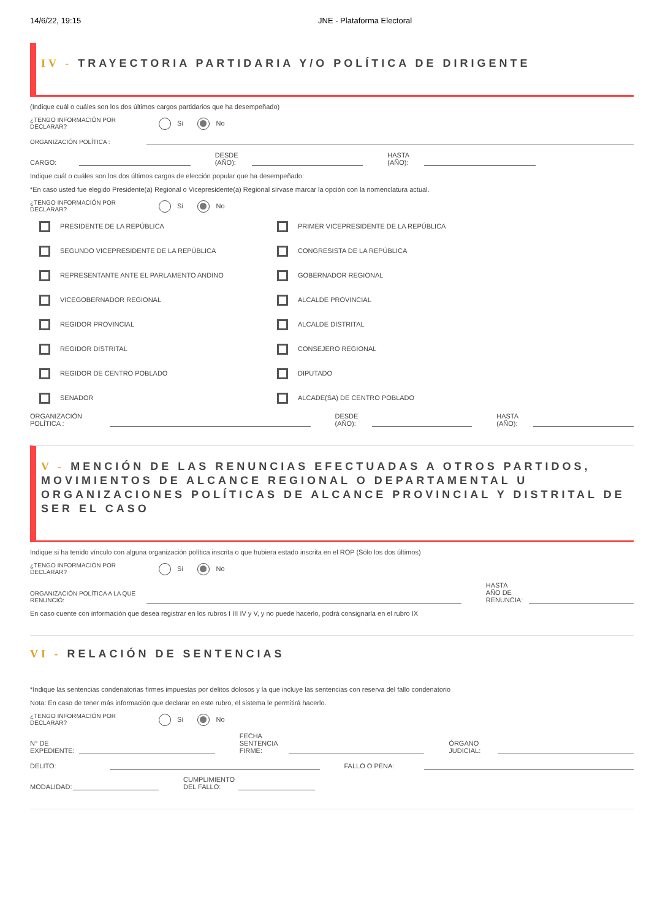14/6/22, 19:15 JNE - Plataforma Electoral
IV - TRAYECTORIA PARTIDARIA Y/O POLÍTICA DE DIRIGENTE
(Indique cuál o cuáles son los dos últimos cargos partidarios que ha desempeñado)
¿TENGO INFORMACIÓN POR DECLARAR? Sí No
ORGANIZACIÓN POLÍTICA :
CARGO: DESDE (AÑO): HASTA (AÑO):
Indique cuál o cuáles son los dos últimos cargos de elección popular que ha desempeñado:
*En caso usted fue elegido Presidente(a) Regional o Vicepresidente(a) Regional sírvase marcar la opción con la nomenclatura actual.
¿TENGO INFORMACIÓN POR DECLARAR? Sí No
PRESIDENTE DE LA REPÚBLICA
PRIMER VICEPRESIDENTE DE LA REPÚBLICA
SEGUNDO VICEPRESIDENTE DE LA REPÚBLICA
CONGRESISTA DE LA REPÚBLICA
REPRESENTANTE ANTE EL PARLAMENTO ANDINO
GOBERNADOR REGIONAL
VICEGOBERNADOR REGIONAL
ALCALDE PROVINCIAL
REGIDOR PROVINCIAL
ALCALDE DISTRITAL
REGIDOR DISTRITAL
CONSEJERO REGIONAL
REGIDOR DE CENTRO POBLADO
DIPUTADO
SENADOR
ALCADE(SA) DE CENTRO POBLADO
ORGANIZACIÓN POLÍTICA : DESDE (AÑO): HASTA (AÑO):
V - MENCIÓN DE LAS RENUNCIAS EFECTUADAS A OTROS PARTIDOS, MOVIMIENTOS DE ALCANCE REGIONAL O DEPARTAMENTAL U ORGANIZACIONES POLÍTICAS DE ALCANCE PROVINCIAL Y DISTRITAL DE SER EL CASO
Indique si ha tenido vínculo con alguna organización política inscrita o que hubiera estado inscrita en el ROP (Sólo los dos últimos)
¿TENGO INFORMACIÓN POR DECLARAR? Sí No
ORGANIZACIÓN POLÍTICA A LA QUE RENUNCIÓ: HASTA AÑO DE RENUNCIA:
En caso cuente con información que desea registrar en los rubros I III IV y V, y no puede hacerlo, podrá consignarla en el rubro IX
VI - RELACIÓN DE SENTENCIAS
*Indique las sentencias condenatorias firmes impuestas por delitos dolosos y la que incluye las sentencias con reserva del fallo condenatorio
Nota: En caso de tener más información que declarar en este rubro, el sistema le permitirá hacerlo.
¿TENGO INFORMACIÓN POR DECLARAR? Sí No
N° DE EXPEDIENTE: FECHA SENTENCIA FIRME: ÓRGANO JUDICIAL:
DELITO: FALLO O PENA:
MODALIDAD: CUMPLIMIENTO DEL FALLO: